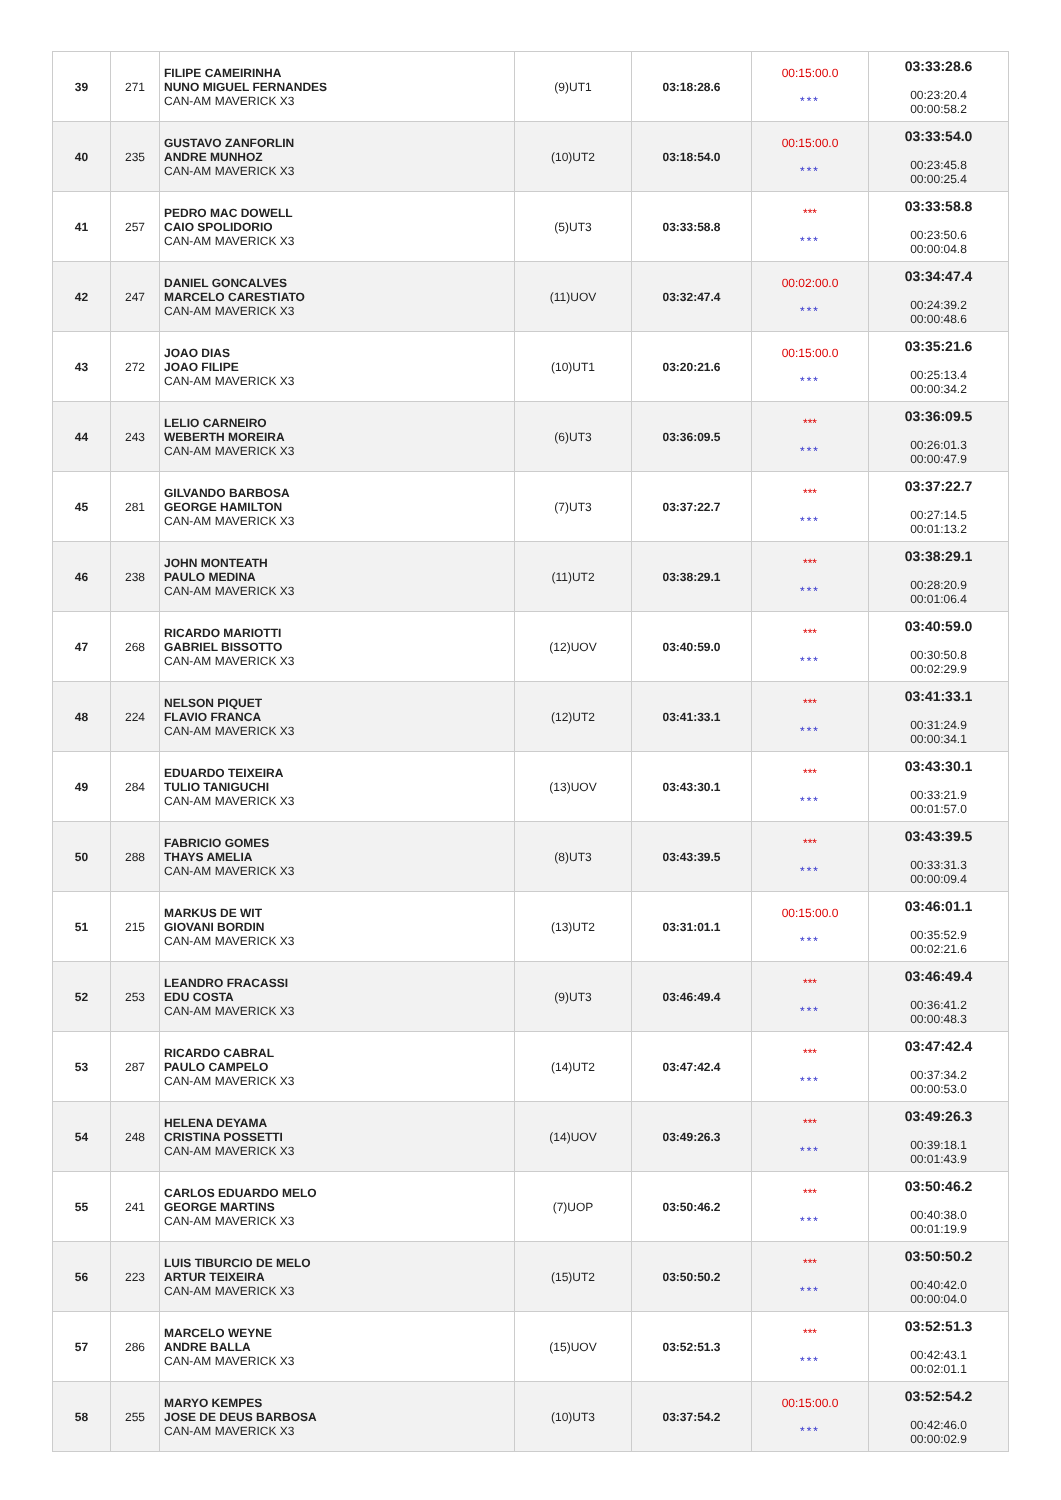| 39 | 271 | FILIPE CAMEIRINHA NUNO MIGUEL FERNANDES CAN-AM MAVERICK X3 | (9)UT1 | 03:18:28.6 | 00:15:00.0 *** | 03:33:28.6 00:23:20.4 00:00:58.2 |
| 40 | 235 | GUSTAVO ZANFORLIN ANDRE MUNHOZ CAN-AM MAVERICK X3 | (10)UT2 | 03:18:54.0 | 00:15:00.0 *** | 03:33:54.0 00:23:45.8 00:00:25.4 |
| 41 | 257 | PEDRO MAC DOWELL CAIO SPOLIDORIO CAN-AM MAVERICK X3 | (5)UT3 | 03:33:58.8 | *** *** | 03:33:58.8 00:23:50.6 00:00:04.8 |
| 42 | 247 | DANIEL GONCALVES MARCELO CARESTIATO CAN-AM MAVERICK X3 | (11)UOV | 03:32:47.4 | 00:02:00.0 *** | 03:34:47.4 00:24:39.2 00:00:48.6 |
| 43 | 272 | JOAO DIAS JOAO FILIPE CAN-AM MAVERICK X3 | (10)UT1 | 03:20:21.6 | 00:15:00.0 *** | 03:35:21.6 00:25:13.4 00:00:34.2 |
| 44 | 243 | LELIO CARNEIRO WEBERTH MOREIRA CAN-AM MAVERICK X3 | (6)UT3 | 03:36:09.5 | *** *** | 03:36:09.5 00:26:01.3 00:00:47.9 |
| 45 | 281 | GILVANDO BARBOSA GEORGE HAMILTON CAN-AM MAVERICK X3 | (7)UT3 | 03:37:22.7 | *** *** | 03:37:22.7 00:27:14.5 00:01:13.2 |
| 46 | 238 | JOHN MONTEATH PAULO MEDINA CAN-AM MAVERICK X3 | (11)UT2 | 03:38:29.1 | *** *** | 03:38:29.1 00:28:20.9 00:01:06.4 |
| 47 | 268 | RICARDO MARIOTTI GABRIEL BISSOTTO CAN-AM MAVERICK X3 | (12)UOV | 03:40:59.0 | *** *** | 03:40:59.0 00:30:50.8 00:02:29.9 |
| 48 | 224 | NELSON PIQUET FLAVIO FRANCA CAN-AM MAVERICK X3 | (12)UT2 | 03:41:33.1 | *** *** | 03:41:33.1 00:31:24.9 00:00:34.1 |
| 49 | 284 | EDUARDO TEIXEIRA TULIO TANIGUCHI CAN-AM MAVERICK X3 | (13)UOV | 03:43:30.1 | *** *** | 03:43:30.1 00:33:21.9 00:01:57.0 |
| 50 | 288 | FABRICIO GOMES THAYS AMELIA CAN-AM MAVERICK X3 | (8)UT3 | 03:43:39.5 | *** *** | 03:43:39.5 00:33:31.3 00:00:09.4 |
| 51 | 215 | MARKUS DE WIT GIOVANI BORDIN CAN-AM MAVERICK X3 | (13)UT2 | 03:31:01.1 | 00:15:00.0 *** | 03:46:01.1 00:35:52.9 00:02:21.6 |
| 52 | 253 | LEANDRO FRACASSI EDU COSTA CAN-AM MAVERICK X3 | (9)UT3 | 03:46:49.4 | *** *** | 03:46:49.4 00:36:41.2 00:00:48.3 |
| 53 | 287 | RICARDO CABRAL PAULO CAMPELO CAN-AM MAVERICK X3 | (14)UT2 | 03:47:42.4 | *** *** | 03:47:42.4 00:37:34.2 00:00:53.0 |
| 54 | 248 | HELENA DEYAMA CRISTINA POSSETTI CAN-AM MAVERICK X3 | (14)UOV | 03:49:26.3 | *** *** | 03:49:26.3 00:39:18.1 00:01:43.9 |
| 55 | 241 | CARLOS EDUARDO MELO GEORGE MARTINS CAN-AM MAVERICK X3 | (7)UOP | 03:50:46.2 | *** *** | 03:50:46.2 00:40:38.0 00:01:19.9 |
| 56 | 223 | LUIS TIBURCIO DE MELO ARTUR TEIXEIRA CAN-AM MAVERICK X3 | (15)UT2 | 03:50:50.2 | *** *** | 03:50:50.2 00:40:42.0 00:00:04.0 |
| 57 | 286 | MARCELO WEYNE ANDRE BALLA CAN-AM MAVERICK X3 | (15)UOV | 03:52:51.3 | *** *** | 03:52:51.3 00:42:43.1 00:02:01.1 |
| 58 | 255 | MARYO KEMPES JOSE DE DEUS BARBOSA CAN-AM MAVERICK X3 | (10)UT3 | 03:37:54.2 | 00:15:00.0 *** | 03:52:54.2 00:42:46.0 00:00:02.9 |